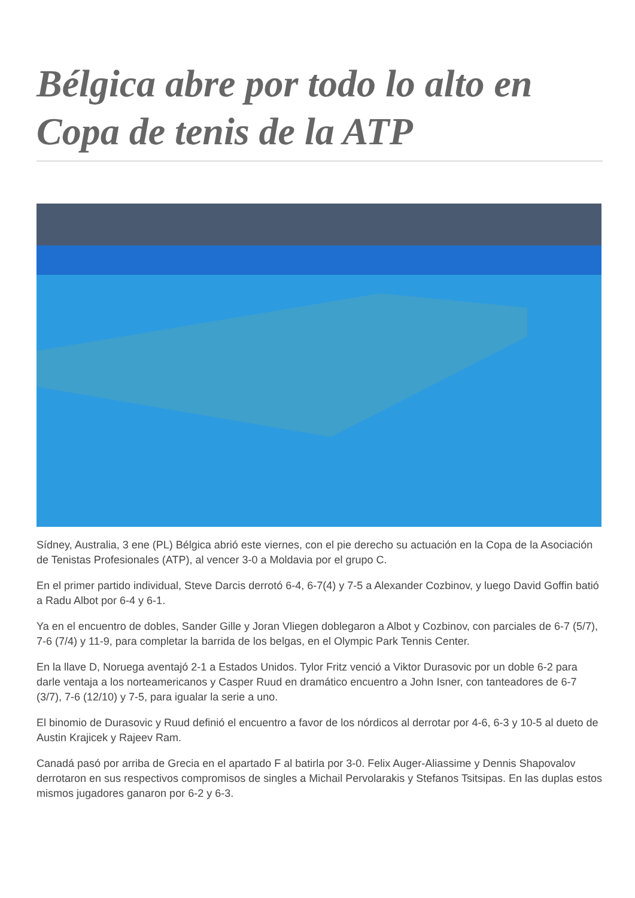Bélgica abre por todo lo alto en Copa de tenis de la ATP
Sídney, Australia, 3 ene (PL) Bélgica abrió este viernes, con el pie derecho su actuación en la Copa de la Asociación de Tenistas Profesionales (ATP), al vencer 3-0 a Moldavia por el grupo C.
En el primer partido individual, Steve Darcis derrotó 6-4, 6-7(4) y 7-5 a Alexander Cozbinov, y luego David Goffin batió a Radu Albot por 6-4 y 6-1.
Ya en el encuentro de dobles, Sander Gille y Joran Vliegen doblegaron a Albot y Cozbinov, con parciales de 6-7 (5/7), 7-6 (7/4) y 11-9, para completar la barrida de los belgas, en el Olympic Park Tennis Center.
En la llave D, Noruega aventajó 2-1 a Estados Unidos. Tylor Fritz venció a Viktor Durasovic por un doble 6-2 para darle ventaja a los norteamericanos y Casper Ruud en dramático encuentro a John Isner, con tanteadores de 6-7 (3/7), 7-6 (12/10) y 7-5, para igualar la serie a uno.
El binomio de Durasovic y Ruud definió el encuentro a favor de los nórdicos al derrotar por 4-6, 6-3 y 10-5 al dueto de Austin Krajicek y Rajeev Ram.
Canadá pasó por arriba de Grecia en el apartado F al batirla por 3-0. Felix Auger-Aliassime y Dennis Shapovalov derrotaron en sus respectivos compromisos de singles a Michail Pervolarakis y Stefanos Tsitsipas. En las duplas estos mismos jugadores ganaron por 6-2 y 6-3.